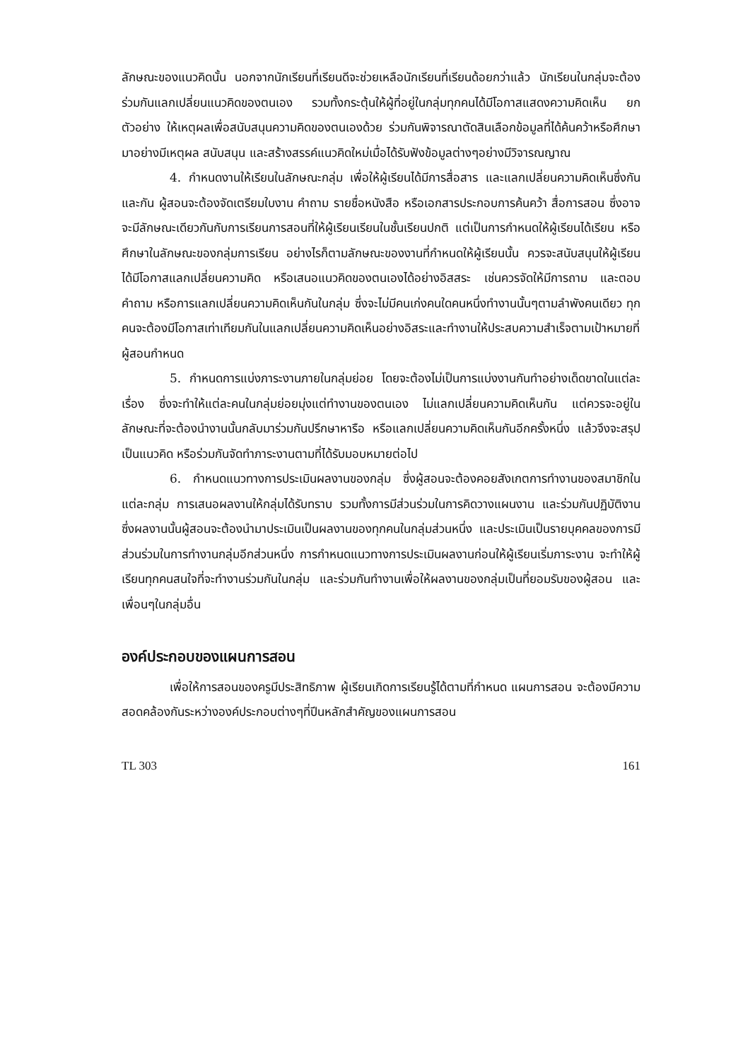ลักษณะของแนวคิดนั้น นอกจากนักเรียนที่เรียนดีจะช่วยเหลือนักเรียนที่เรียนด้อยกว่าแล้ว นักเรียนในกลุ่มจะต้องร่วมกันแลกเปลี่ยนแนวคิดของตนเอง รวมทั้งกระตุ้นให้ผู้ที่อยู่ในกลุ่มทุกคนได้มีโอกาสแสดงความคิดเห็น ยกตัวอย่าง ให้เหตุผลเพื่อสนับสนุนความคิดของตนเองด้วย ร่วมกันพิจารณาตัดสินเลือกข้อมูลที่ได้ค้นคว้าหรือศึกษามาอย่างมีเหตุผล สนับสนุน และสร้างสรรค์แนวคิดใหม่เมื่อได้รับฟังข้อมูลต่างๆอย่างมีวิจารณญาณ
4. กำหนดงานให้เรียนในลักษณะกลุ่ม เพื่อให้ผู้เรียนได้มีการสื่อสาร และแลกเปลี่ยนความคิดเห็นซึ่งกันและกัน ผู้สอนจะต้องจัดเตรียมใบงาน คำถาม รายชื่อหนังสือ หรือเอกสารประกอบการค้นคว้า สื่อการสอน ซึ่งอาจจะมีลักษณะเดียวกันกับการเรียนการสอนที่ให้ผู้เรียนเรียนในชั้นเรียนปกติ แต่เป็นการกำหนดให้ผู้เรียนได้เรียน หรือศึกษาในลักษณะของกลุ่มการเรียน อย่างไรก็ตามลักษณะของงานที่กำหนดให้ผู้เรียนนั้น ควรจะสนับสนุนให้ผู้เรียนได้มีโอกาสแลกเปลี่ยนความคิด หรือเสนอแนวคิดของตนเองได้อย่างอิสสระ เช่นควรจัดให้มีการถาม และตอบคำถาม หรือการแลกเปลี่ยนความคิดเห็นกันในกลุ่ม ซึ่งจะไม่มีคนเก่งคนใดคนหนึ่งทำงานนั้นๆตามลำพังคนเดียว ทุกคนจะต้องมีโอกาสเท่าเทียมกันในแลกเปลี่ยนความคิดเห็นอย่างอิสระและทำงานให้ประสบความสำเร็จตามเป้าหมายที่ผู้สอนกำหนด
5. กำหนดการแบ่งภาระงานภายในกลุ่มย่อย โดยจะต้องไม่เป็นการแบ่งงานกันทำอย่างเด็ดขาดในแต่ละเรื่อง ซึ่งจะทำให้แต่ละคนในกลุ่มย่อยมุ่งแต่ทำงานของตนเอง ไม่แลกเปลี่ยนความคิดเห็นกัน แต่ควรจะอยู่ในลักษณะที่จะต้องนำงานนั้นกลับมาร่วมกันปรึกษาหารือ หรือแลกเปลี่ยนความคิดเห็นกันอีกครั้งหนึ่ง แล้วจึงจะสรุปเป็นแนวคิด หรือร่วมกันจัดทำภาระงานตามที่ได้รับมอบหมายต่อไป
6. กำหนดแนวทางการประเมินผลงานของกลุ่ม ซึ่งผู้สอนจะต้องคอยสังเกตการทำงานของสมาชิกในแต่ละกลุ่ม การเสนอผลงานให้กลุ่มได้รับทราบ รวมทั้งการมีส่วนร่วมในการคิดวางแผนงาน และร่วมกันปฏิบัติงาน ซึ่งผลงานนั้นผู้สอนจะต้องนำมาประเมินเป็นผลงานของทุกคนในกลุ่มส่วนหนึ่ง และประเมินเป็นรายบุคคลของการมีส่วนร่วมในการทำงานกลุ่มอีกส่วนหนึ่ง การกำหนดแนวทางการประเมินผลงานก่อนให้ผู้เรียนเริ่มภาระงาน จะทำให้ผู้เรียนทุกคนสนใจที่จะทำงานร่วมกันในกลุ่ม และร่วมกันทำงานเพื่อให้ผลงานของกลุ่มเป็นที่ยอมรับของผู้สอน และเพื่อนๆในกลุ่มอื่น
องค์ประกอบของแผนการสอน
เพื่อให้การสอนของครูมีประสิทธิภาพ ผู้เรียนเกิดการเรียนรู้ได้ตามที่กำหนด แผนการสอน จะต้องมีความสอดคล้องกันระหว่างองค์ประกอบต่างๆที่ปีนหลักสำคัญของแผนการสอน
TL 303 161